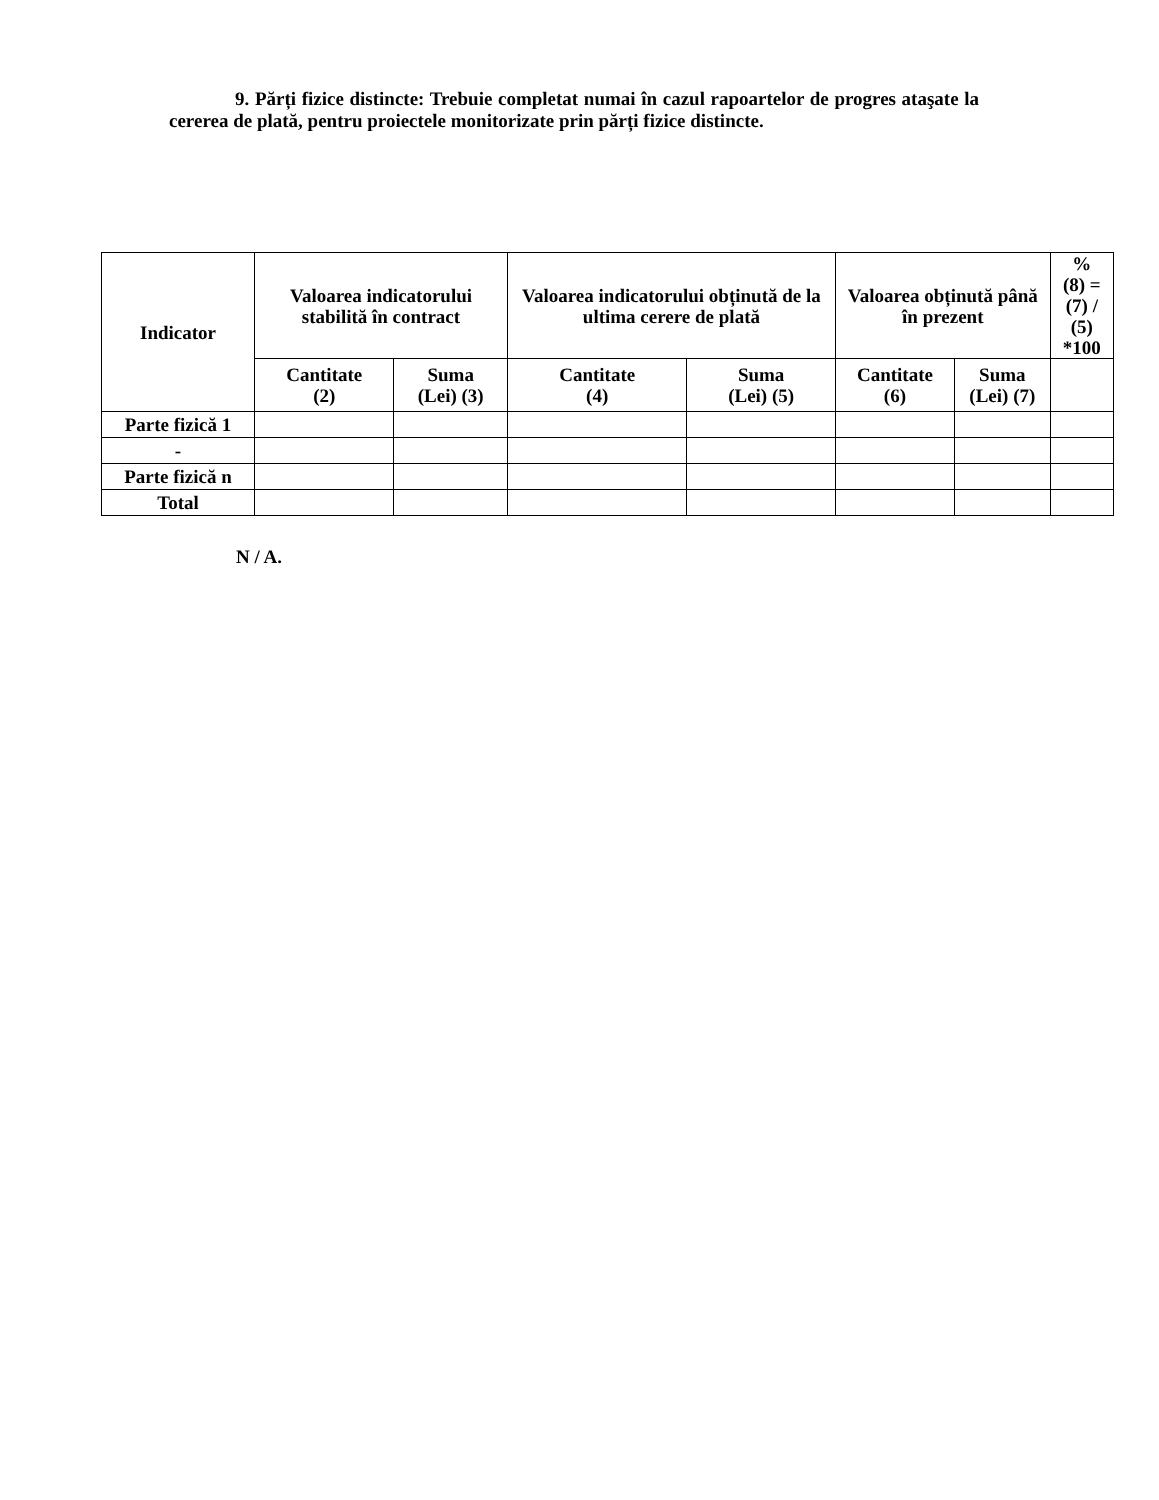9. Părți fizice distincte: Trebuie completat numai în cazul rapoartelor de progres ataşate la cererea de plată, pentru proiectele monitorizate prin părți fizice distincte.
| Indicator | Valoarea indicatorului stabilită în contract | | Valoarea indicatorului obținută de la ultima cerere de plată | | Valoarea obținută până în prezent | | % (8) = (7) / (5) *100 |
| --- | --- | --- | --- | --- | --- | --- | --- |
| | Cantitate (2) | Suma (Lei) (3) | Cantitate (4) | Suma (Lei) (5) | Cantitate (6) | Suma (Lei) (7) | |
| Parte fizică 1 | | | | | | | |
| - | | | | | | | |
| Parte fizică n | | | | | | | |
| Total | | | | | | | |
N / A.